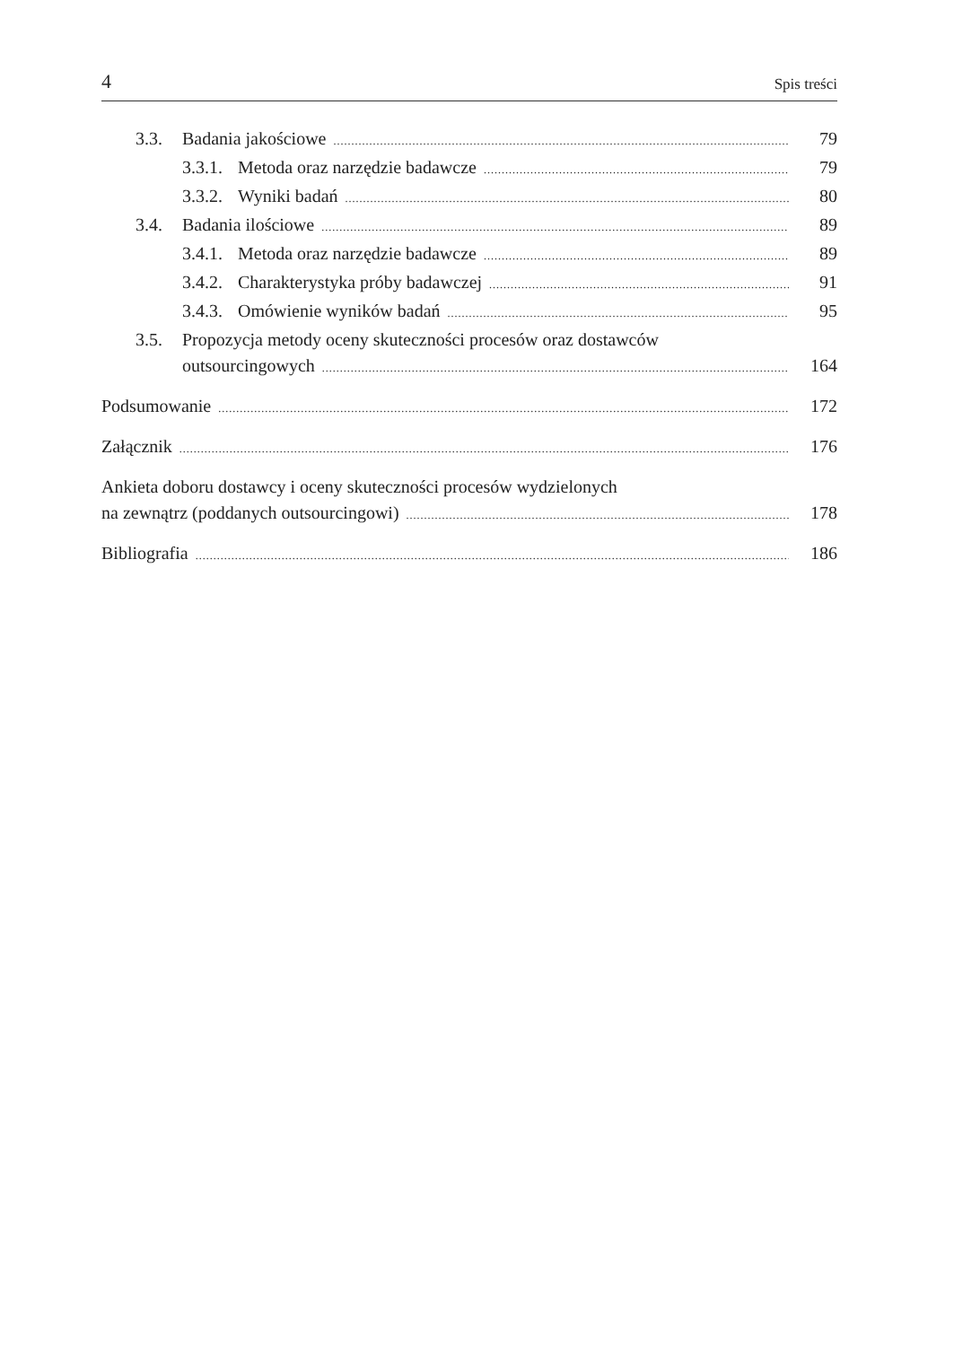4 Spis treści
3.3. Badania jakościowe 79
3.3.1. Metoda oraz narzędzie badawcze 79
3.3.2. Wyniki badań 80
3.4. Badania ilościowe 89
3.4.1. Metoda oraz narzędzie badawcze 89
3.4.2. Charakterystyka próby badawczej 91
3.4.3. Omówienie wyników badań 95
3.5. Propozycja metody oceny skuteczności procesów oraz dostawców
outsourcingowych 164
Podsumowanie 172
Załącznik 176
Ankieta doboru dostawcy i oceny skuteczności procesów wydzielonych
na zewnątrz (poddanych outsourcingowi) 178
Bibliografia 186